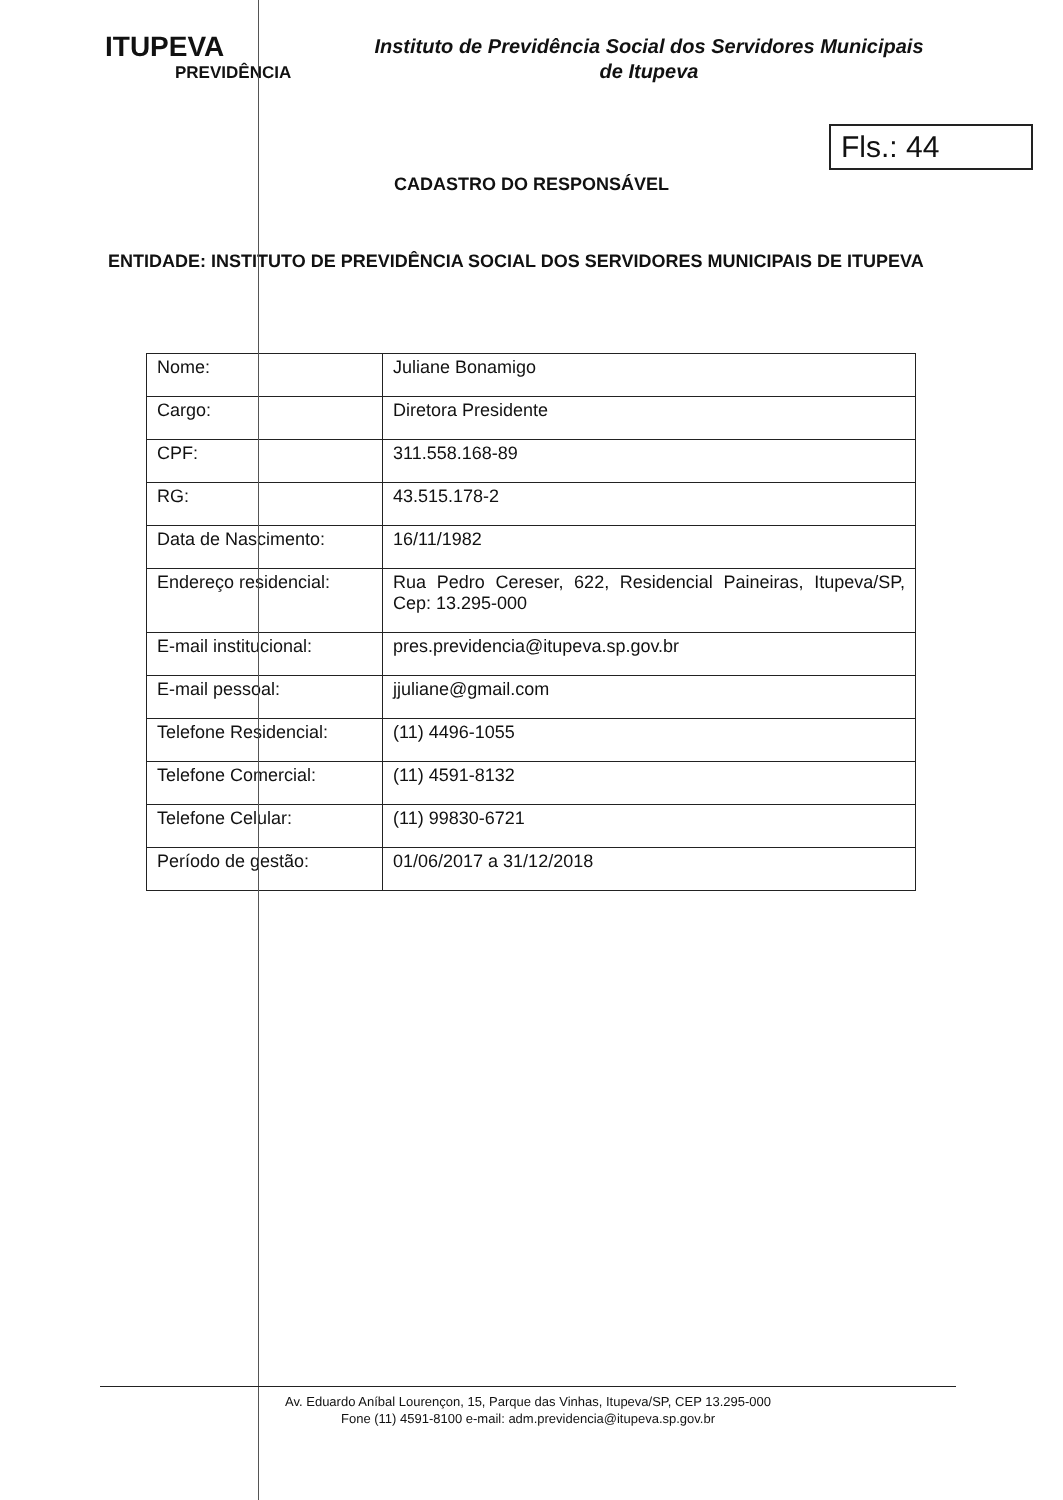ITUPEVA
PREVIDÊNCIA
Instituto de Previdência Social dos Servidores Municipais
de Itupeva
Fls.: 44
CADASTRO DO RESPONSÁVEL
ENTIDADE: INSTITUTO DE PREVIDÊNCIA SOCIAL DOS SERVIDORES MUNICIPAIS DE ITUPEVA
| Nome: | Juliane Bonamigo |
| Cargo: | Diretora Presidente |
| CPF: | 311.558.168-89 |
| RG: | 43.515.178-2 |
| Data de Nascimento: | 16/11/1982 |
| Endereço residencial: | Rua Pedro Cereser, 622, Residencial Paineiras, Itupeva/SP, Cep: 13.295-000 |
| E-mail institucional: | pres.previdencia@itupeva.sp.gov.br |
| E-mail pessoal: | jjuliane@gmail.com |
| Telefone Residencial: | (11) 4496-1055 |
| Telefone Comercial: | (11) 4591-8132 |
| Telefone Celular: | (11) 99830-6721 |
| Período de gestão: | 01/06/2017 a 31/12/2018 |
Av. Eduardo Aníbal Lourençon, 15, Parque das Vinhas, Itupeva/SP, CEP 13.295-000
Fone (11) 4591-8100 e-mail: adm.previdencia@itupeva.sp.gov.br